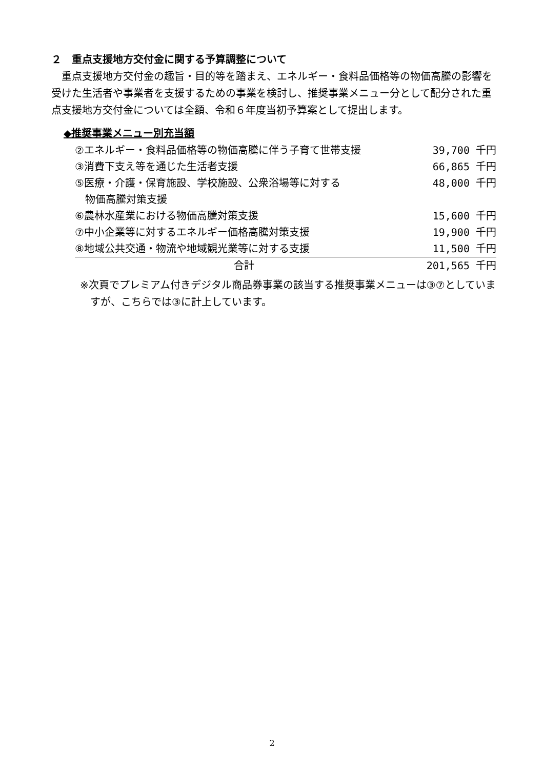２　重点支援地方交付金に関する予算調整について
重点支援地方交付金の趣旨・目的等を踏まえ、エネルギー・食料品価格等の物価高騰の影響を受けた生活者や事業者を支援するための事業を検討し、推奨事業メニュー分として配分された重点支援地方交付金については全額、令和６年度当初予算案として提出します。
◆推奨事業メニュー別充当額
| ②エネルギー・食料品価格等の物価高騰に伴う子育て世帯支援 | 39,700 千円 |
| ③消費下支え等を通じた生活者支援 | 66,865 千円 |
| ⑤医療・介護・保育施設、学校施設、公衆浴場等に対する 物価高騰対策支援 | 48,000 千円 |
| ⑥農林水産業における物価高騰対策支援 | 15,600 千円 |
| ⑦中小企業等に対するエネルギー価格高騰対策支援 | 19,900 千円 |
| ⑧地域公共交通・物流や地域観光業等に対する支援 | 11,500 千円 |
| 合計 | 201,565 千円 |
※次頁でプレミアム付きデジタル商品券事業の該当する推奨事業メニューは③⑦としていますが、こちらでは③に計上しています。
2